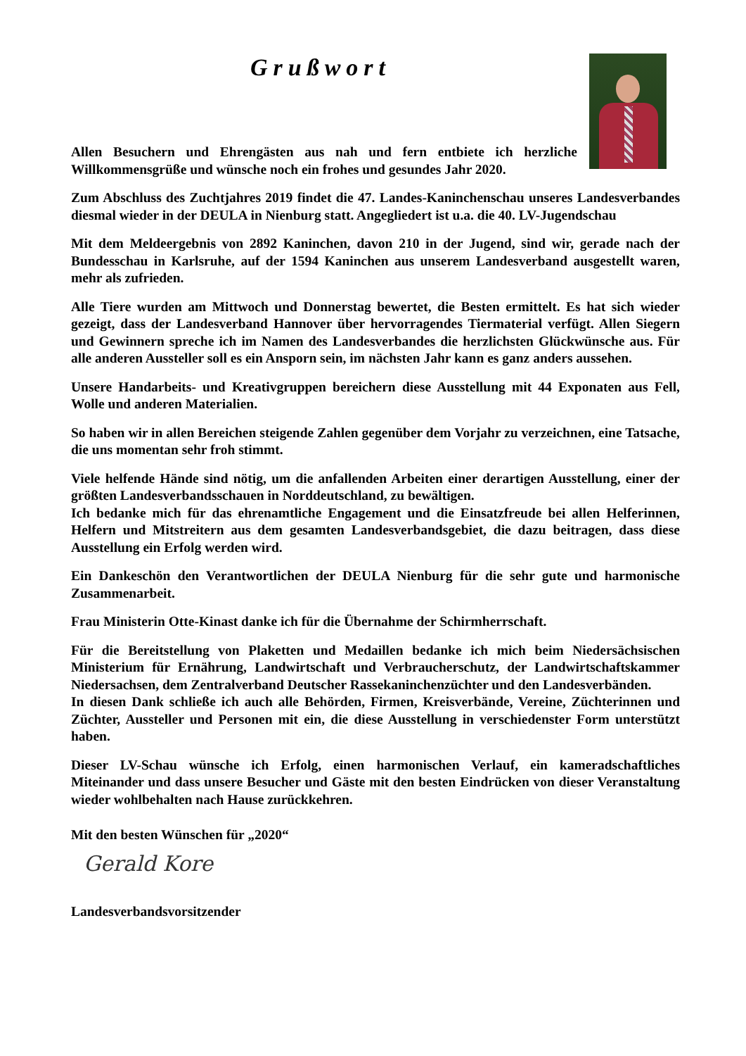Grußwort
Allen Besuchern und Ehrengästen aus nah und fern entbiete ich herzliche Willkommensgrüße und wünsche noch ein frohes und gesundes Jahr 2020.
Zum Abschluss des Zuchtjahres 2019 findet die 47. Landes-Kaninchenschau unseres Landesverbandes diesmal wieder in der DEULA in Nienburg statt. Angegliedert ist u.a. die 40. LV-Jugendschau
Mit dem Meldeergebnis von 2892 Kaninchen, davon 210 in der Jugend, sind wir, gerade nach der Bundesschau in Karlsruhe, auf der 1594 Kaninchen aus unserem Landesverband ausgestellt waren, mehr als zufrieden.
Alle Tiere wurden am Mittwoch und Donnerstag bewertet, die Besten ermittelt. Es hat sich wieder gezeigt, dass der Landesverband Hannover über hervorragendes Tiermaterial verfügt. Allen Siegern und Gewinnern spreche ich im Namen des Landesverbandes die herzlichsten Glückwünsche aus. Für alle anderen Aussteller soll es ein Ansporn sein, im nächsten Jahr kann es ganz anders aussehen.
Unsere Handarbeits- und Kreativgruppen bereichern diese Ausstellung mit 44 Exponaten aus Fell, Wolle und anderen Materialien.
So haben wir in allen Bereichen steigende Zahlen gegenüber dem Vorjahr zu verzeichnen, eine Tatsache, die uns momentan sehr froh stimmt.
Viele helfende Hände sind nötig, um die anfallenden Arbeiten einer derartigen Ausstellung, einer der größten Landesverbandsschauen in Norddeutschland, zu bewältigen.
Ich bedanke mich für das ehrenamtliche Engagement und die Einsatzfreude bei allen Helferinnen, Helfern und Mitstreitern aus dem gesamten Landesverbandsgebiet, die dazu beitragen, dass diese Ausstellung ein Erfolg werden wird.
Ein Dankeschön den Verantwortlichen der DEULA Nienburg für die sehr gute und harmonische Zusammenarbeit.
Frau Ministerin Otte-Kinast danke ich für die Übernahme der Schirmherrschaft.
Für die Bereitstellung von Plaketten und Medaillen bedanke ich mich beim Niedersächsischen Ministerium für Ernährung, Landwirtschaft und Verbraucherschutz, der Landwirtschaftskammer Niedersachsen, dem Zentralverband Deutscher Rassekaninchenzüchter und den Landesverbänden.
In diesen Dank schließe ich auch alle Behörden, Firmen, Kreisverbände, Vereine, Züchterinnen und Züchter, Aussteller und Personen mit ein, die diese Ausstellung in verschiedenster Form unterstützt haben.
Dieser LV-Schau wünsche ich Erfolg, einen harmonischen Verlauf, ein kameradschaftliches Miteinander und dass unsere Besucher und Gäste mit den besten Eindrücken von dieser Veranstaltung wieder wohlbehalten nach Hause zurückkehren.
Mit den besten Wünschen für „2020“
Gerald Kore
Landesverbandsvorsitzender